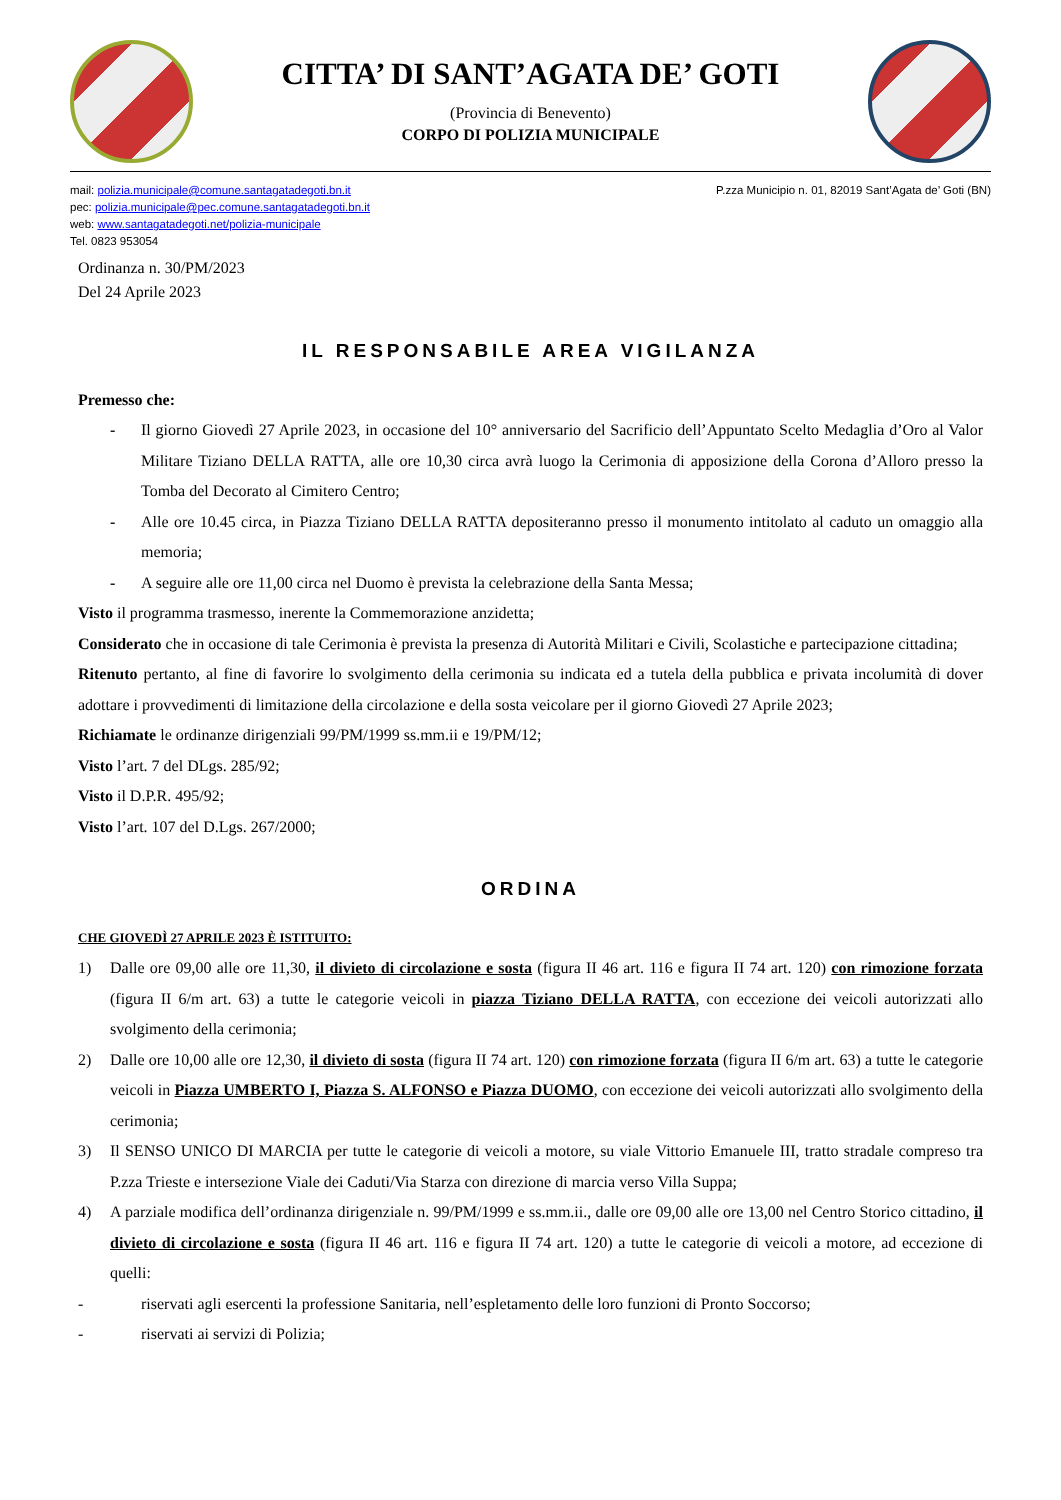CITTA’ DI SANT’AGATA DE’ GOTI
(Provincia di Benevento)
CORPO DI POLIZIA MUNICIPALE
mail: polizia.municipale@comune.santagatadegoti.bn.it
pec: polizia.municipale@pec.comune.santagatadegoti.bn.it
web: www.santagatadegoti.net/polizia-municipale
Tel. 0823 953054
P.zza Municipio n. 01, 82019 Sant’Agata de’ Goti (BN)
Ordinanza n. 30/PM/2023
Del 24 Aprile 2023
IL RESPONSABILE AREA VIGILANZA
Premesso che:
- Il giorno Giovedì 27 Aprile 2023, in occasione del 10° anniversario del Sacrificio dell’Appuntato Scelto Medaglia d’Oro al Valor Militare Tiziano DELLA RATTA, alle ore 10,30 circa avrà luogo la Cerimonia di apposizione della Corona d’Alloro presso la Tomba del Decorato al Cimitero Centro;
- Alle ore 10.45 circa, in Piazza Tiziano DELLA RATTA depositeranno presso il monumento intitolato al caduto un omaggio alla memoria;
- A seguire alle ore 11,00 circa nel Duomo è prevista la celebrazione della Santa Messa;
Visto il programma trasmesso, inerente la Commemorazione anzidetta;
Considerato che in occasione di tale Cerimonia è prevista la presenza di Autorità Militari e Civili, Scolastiche e partecipazione cittadina;
Ritenuto pertanto, al fine di favorire lo svolgimento della cerimonia su indicata ed a tutela della pubblica e privata incolumità di dover adottare i provvedimenti di limitazione della circolazione e della sosta veicolare per il giorno Giovedì 27 Aprile 2023;
Richiamate le ordinanze dirigenziali 99/PM/1999 ss.mm.ii e 19/PM/12;
Visto l’art. 7 del DLgs. 285/92;
Visto il D.P.R. 495/92;
Visto l’art. 107 del D.Lgs. 267/2000;
ORDINA
CHE GIOVEDÌ 27 APRILE 2023 È ISTITUITO:
1) Dalle ore 09,00 alle ore 11,30, il divieto di circolazione e sosta (figura II 46 art. 116 e figura II 74 art. 120) con rimozione forzata (figura II 6/m art. 63) a tutte le categorie veicoli in piazza Tiziano DELLA RATTA, con eccezione dei veicoli autorizzati allo svolgimento della cerimonia;
2) Dalle ore 10,00 alle ore 12,30, il divieto di sosta (figura II 74 art. 120) con rimozione forzata (figura II 6/m art. 63) a tutte le categorie veicoli in Piazza UMBERTO I, Piazza S. ALFONSO e Piazza DUOMO, con eccezione dei veicoli autorizzati allo svolgimento della cerimonia;
3) Il SENSO UNICO DI MARCIA per tutte le categorie di veicoli a motore, su viale Vittorio Emanuele III, tratto stradale compreso tra P.zza Trieste e intersezione Viale dei Caduti/Via Starza con direzione di marcia verso Villa Suppa;
4) A parziale modifica dell’ordinanza dirigenziale n. 99/PM/1999 e ss.mm.ii., dalle ore 09,00 alle ore 13,00 nel Centro Storico cittadino, il divieto di circolazione e sosta (figura II 46 art. 116 e figura II 74 art. 120) a tutte le categorie di veicoli a motore, ad eccezione di quelli:
- riservati agli esercenti la professione Sanitaria, nell’espletamento delle loro funzioni di Pronto Soccorso;
- riservati ai servizi di Polizia;